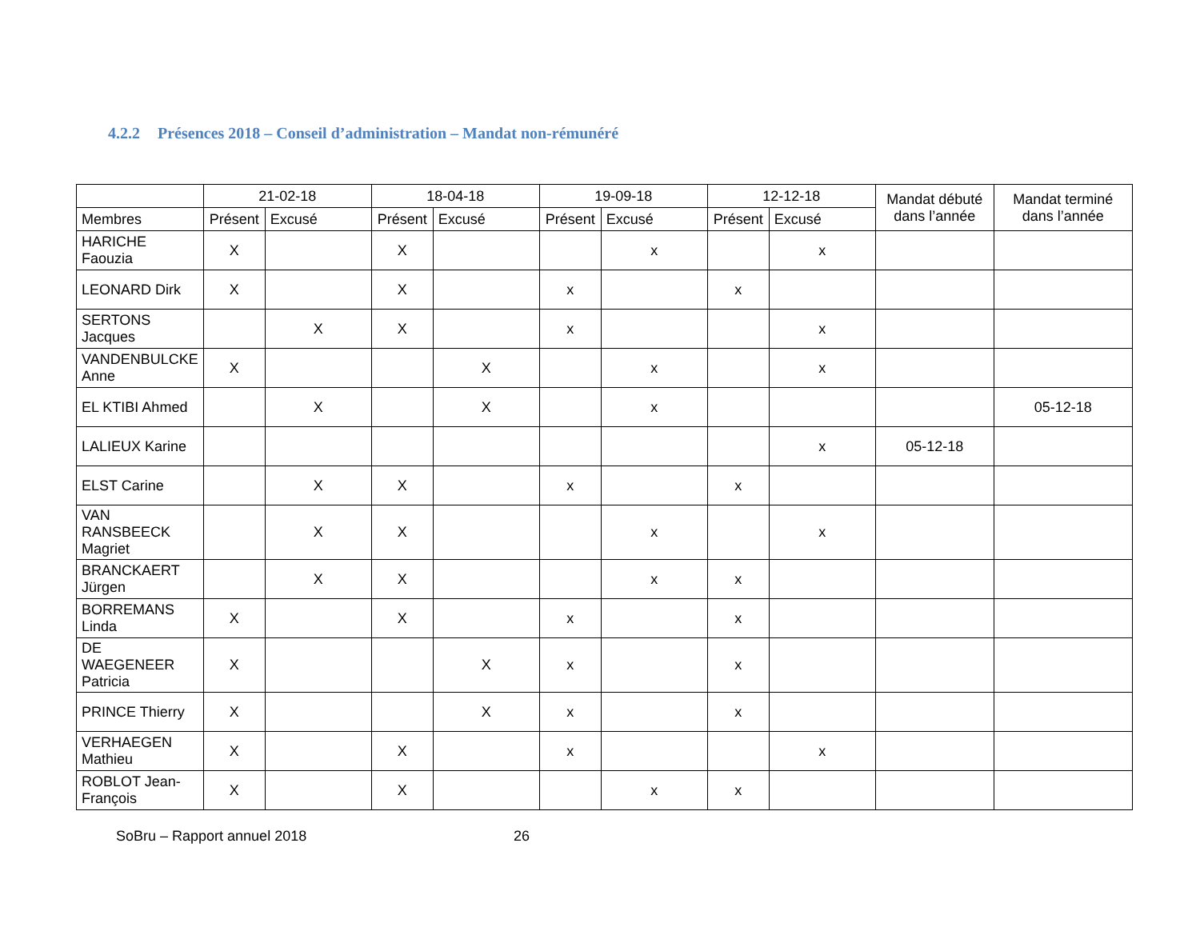4.2.2 Présences 2018 – Conseil d’administration – Mandat non-rémunéré
| | 21-02-18 | | 18-04-18 | | 19-09-18 | | 12-12-18 | | Mandat débuté dans l’année | Mandat terminé dans l’année |
| --- | --- | --- | --- | --- | --- | --- | --- | --- | --- | --- |
| Membres | Présent | Excusé | Présent | Excusé | Présent | Excusé | Présent | Excusé | | |
| HARICHE Faouzia | X | | X | | | x | | x | | |
| LEONARD Dirk | X | | X | | x | | x | | | |
| SERTONS Jacques | | X | X | | x | | | x | | |
| VANDENBULCKE Anne | X | | | X | | x | | x | | |
| EL KTIBI Ahmed | | X | | X | | x | | | | 05-12-18 |
| LALIEUX Karine | | | | | | | | x | 05-12-18 | |
| ELST Carine | | X | X | | x | | x | | | |
| VAN RANSBEECK Magriet | | X | X | | | x | | x | | |
| BRANCKAERT Jürgen | | X | X | | | x | x | | | |
| BORREMANS Linda | X | | X | | x | | x | | | |
| DE WAEGENEER Patricia | X | | | X | x | | x | | | |
| PRINCE Thierry | X | | | X | x | | x | | | |
| VERHAEGEN Mathieu | X | | X | | x | | | x | | |
| ROBLOT Jean-François | X | | X | | | x | x | | | |
SoBru – Rapport annuel 2018 26